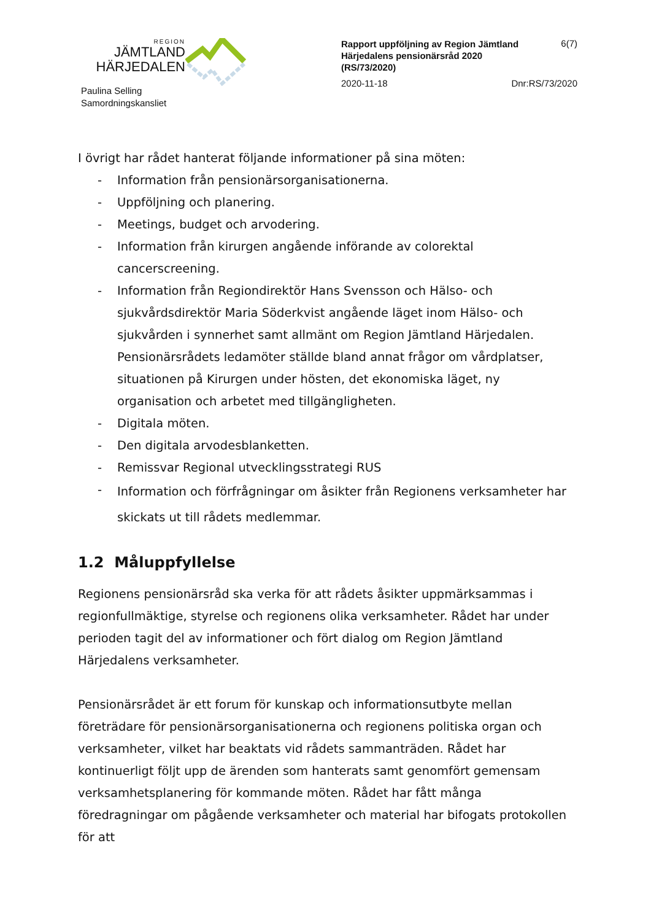REGION
JÄMTLAND
HÄRJEDALEN
Paulina Selling
Samordningskansliet
Rapport uppföljning av Region Jämtland Härjedalens pensionärsråd 2020 (RS/73/2020)
6(7)
2020-11-18 Dnr:RS/73/2020
I övrigt har rådet hanterat följande informationer på sina möten:
- Information från pensionärsorganisationerna.
- Uppföljning och planering.
- Meetings, budget och arvodering.
- Information från kirurgen angående införande av colorektal cancerscreening.
- Information från Regiondirektör Hans Svensson och Hälso- och sjukvårdsdirektör Maria Söderkvist angående läget inom Hälso- och sjukvården i synnerhet samt allmänt om Region Jämtland Härjedalen. Pensionärsrådets ledamöter ställde bland annat frågor om vårdplatser, situationen på Kirurgen under hösten, det ekonomiska läget, ny organisation och arbetet med tillgängligheten.
- Digitala möten.
- Den digitala arvodesblanketten.
- Remissvar Regional utvecklingsstrategi RUS
- Information och förfrågningar om åsikter från Regionens verksamheter har skickats ut till rådets medlemmar.
1.2 Måluppfyllelse
Regionens pensionärsråd ska verka för att rådets åsikter uppmärksammas i regionfullmäktige, styrelse och regionens olika verksamheter. Rådet har under perioden tagit del av informationer och fört dialog om Region Jämtland Härjedalens verksamheter.
Pensionärsrådet är ett forum för kunskap och informationsutbyte mellan företrädare för pensionärsorganisationerna och regionens politiska organ och verksamheter, vilket har beaktats vid rådets sammanträden. Rådet har kontinuerligt följt upp de ärenden som hanterats samt genomfört gemensam verksamhetsplanering för kommande möten. Rådet har fått många föredragningar om pågående verksamheter och material har bifogats protokollen för att